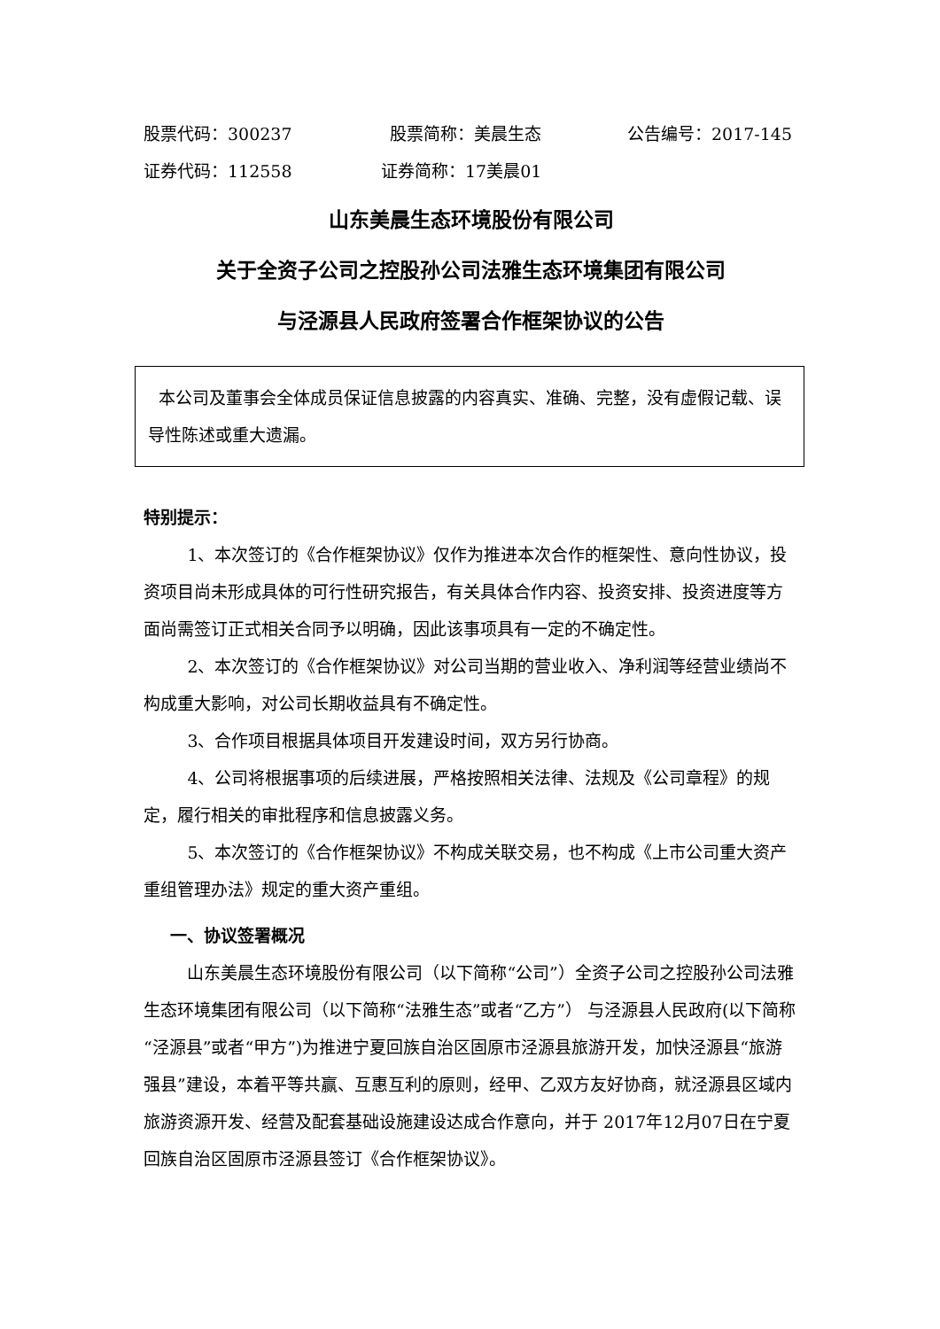股票代码：300237 股票简称：美晨生态 公告编号：2017-145
证券代码：112558 证券简称：17美晨01
山东美晨生态环境股份有限公司
关于全资子公司之控股孙公司法雅生态环境集团有限公司
与泾源县人民政府签署合作框架协议的公告
本公司及董事会全体成员保证信息披露的内容真实、准确、完整，没有虚假记载、误导性陈述或重大遗漏。
特别提示：
1、本次签订的《合作框架协议》仅作为推进本次合作的框架性、意向性协议，投资项目尚未形成具体的可行性研究报告，有关具体合作内容、投资安排、投资进度等方面尚需签订正式相关合同予以明确，因此该事项具有一定的不确定性。
2、本次签订的《合作框架协议》对公司当期的营业收入、净利润等经营业绩尚不构成重大影响，对公司长期收益具有不确定性。
3、合作项目根据具体项目开发建设时间，双方另行协商。
4、公司将根据事项的后续进展，严格按照相关法律、法规及《公司章程》的规定，履行相关的审批程序和信息披露义务。
5、本次签订的《合作框架协议》不构成关联交易，也不构成《上市公司重大资产重组管理办法》规定的重大资产重组。
一、协议签署概况
山东美晨生态环境股份有限公司（以下简称“公司”）全资子公司之控股孙公司法雅生态环境集团有限公司（以下简称“法雅生态”或者“乙方”） 与泾源县人民政府(以下简称“泾源县”或者“甲方”)为推进宁夏回族自治区固原市泾源县旅游开发，加快泾源县“旅游强县”建设，本着平等共赢、互惠互利的原则，经甲、乙双方友好协商，就泾源县区域内旅游资源开发、经营及配套基础设施建设达成合作意向，并于 2017年12月07日在宁夏回族自治区固原市泾源县签订《合作框架协议》。